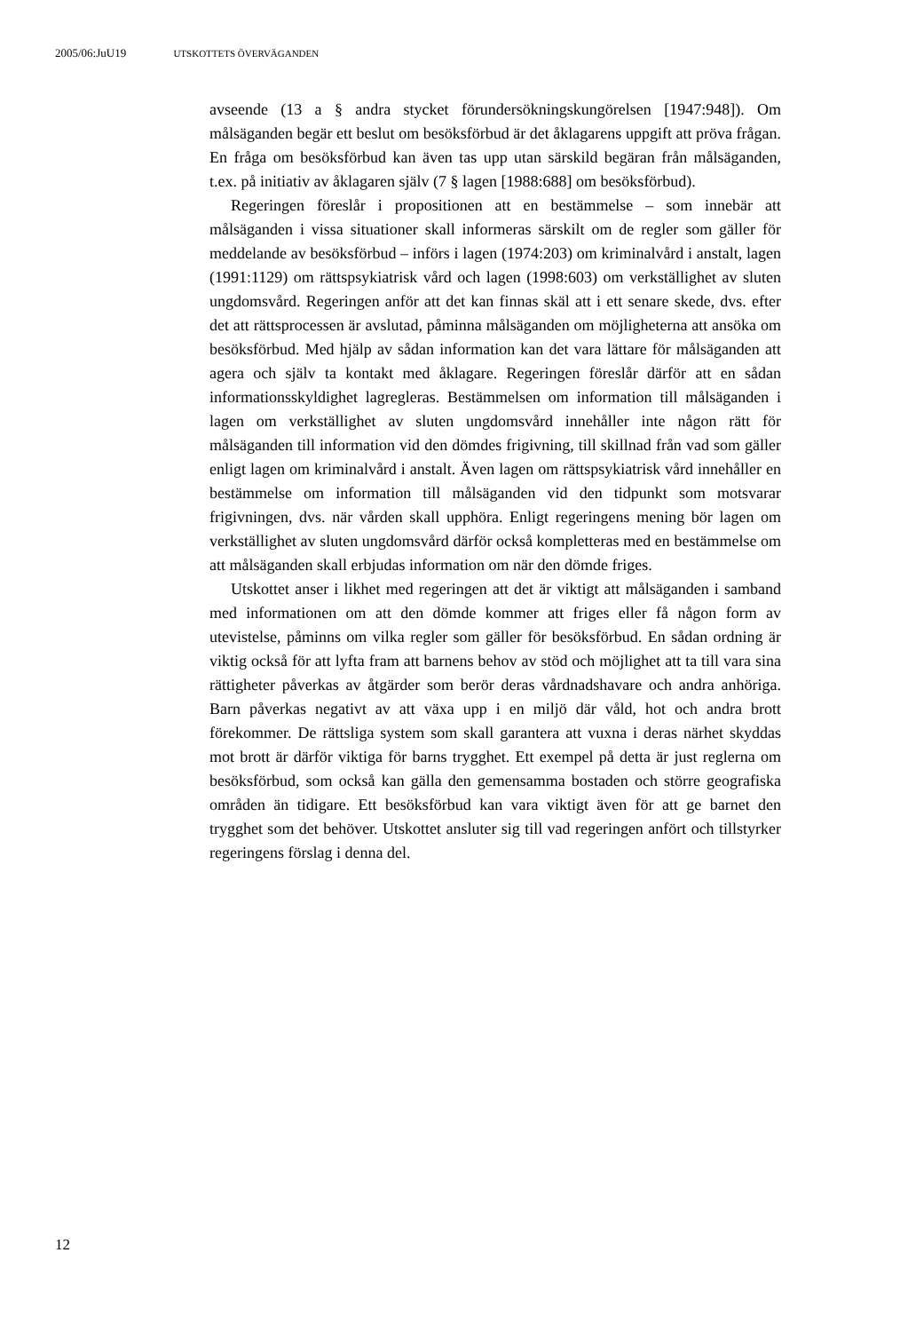2005/06:JuU19 UTSKOTTETS ÖVERVÄGANDEN
avseende (13 a § andra stycket förundersökningskungörelsen [1947:948]). Om målsäganden begär ett beslut om besöksförbud är det åklagarens uppgift att pröva frågan. En fråga om besöksförbud kan även tas upp utan särskild begäran från målsäganden, t.ex. på initiativ av åklagaren själv (7 § lagen [1988:688] om besöksförbud).
Regeringen föreslår i propositionen att en bestämmelse – som innebär att målsäganden i vissa situationer skall informeras särskilt om de regler som gäller för meddelande av besöksförbud – införs i lagen (1974:203) om kriminalvård i anstalt, lagen (1991:1129) om rättspsykiatrisk vård och lagen (1998:603) om verkställighet av sluten ungdomsvård. Regeringen anför att det kan finnas skäl att i ett senare skede, dvs. efter det att rättsprocessen är avslutad, påminna målsäganden om möjligheterna att ansöka om besöksförbud. Med hjälp av sådan information kan det vara lättare för målsäganden att agera och själv ta kontakt med åklagare. Regeringen föreslår därför att en sådan informationsskyldighet lagregleras. Bestämmelsen om information till målsäganden i lagen om verkställighet av sluten ungdomsvård innehåller inte någon rätt för målsäganden till information vid den dömdes frigivning, till skillnad från vad som gäller enligt lagen om kriminalvård i anstalt. Även lagen om rättspsykiatrisk vård innehåller en bestämmelse om information till målsäganden vid den tidpunkt som motsvarar frigivningen, dvs. när vården skall upphöra. Enligt regeringens mening bör lagen om verkställighet av sluten ungdomsvård därför också kompletteras med en bestämmelse om att målsäganden skall erbjudas information om när den dömde friges.
Utskottet anser i likhet med regeringen att det är viktigt att målsäganden i samband med informationen om att den dömde kommer att friges eller få någon form av utevistelse, påminns om vilka regler som gäller för besöksförbud. En sådan ordning är viktig också för att lyfta fram att barnens behov av stöd och möjlighet att ta till vara sina rättigheter påverkas av åtgärder som berör deras vårdnadshavare och andra anhöriga. Barn påverkas negativt av att växa upp i en miljö där våld, hot och andra brott förekommer. De rättsliga system som skall garantera att vuxna i deras närhet skyddas mot brott är därför viktiga för barns trygghet. Ett exempel på detta är just reglerna om besöksförbud, som också kan gälla den gemensamma bostaden och större geografiska områden än tidigare. Ett besöksförbud kan vara viktigt även för att ge barnet den trygghet som det behöver. Utskottet ansluter sig till vad regeringen anfört och tillstyrker regeringens förslag i denna del.
12